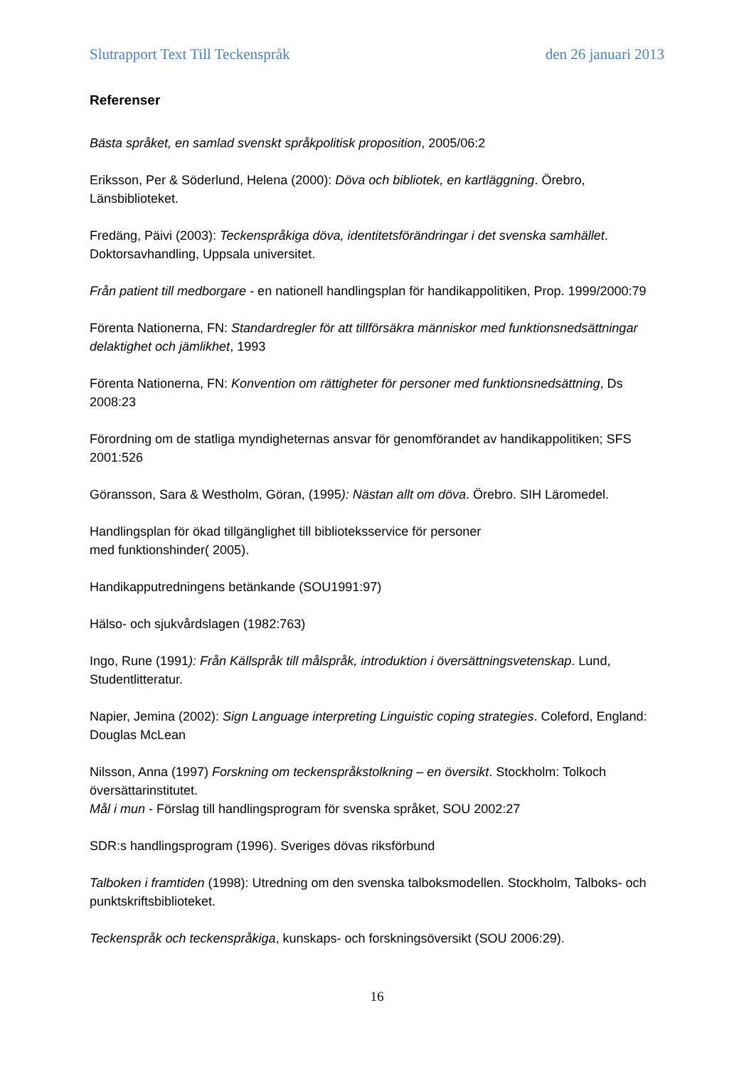Slutrapport Text Till Teckenspråk den 26 januari 2013
Referenser
Bästa språket, en samlad svenskt språkpolitisk proposition, 2005/06:2
Eriksson, Per & Söderlund, Helena (2000): Döva och bibliotek, en kartläggning. Örebro, Länsbiblioteket.
Fredäng, Päivi (2003): Teckenspråkiga döva, identitetsförändringar i det svenska samhället. Doktorsavhandling, Uppsala universitet.
Från patient till medborgare - en nationell handlingsplan för handikappolitiken, Prop. 1999/2000:79
Förenta Nationerna, FN: Standardregler för att tillförsäkra människor med funktionsnedsättningar delaktighet och jämlikhet, 1993
Förenta Nationerna, FN: Konvention om rättigheter för personer med funktionsnedsättning, Ds 2008:23
Förordning om de statliga myndigheternas ansvar för genomförandet av handikappolitiken; SFS 2001:526
Göransson, Sara & Westholm, Göran, (1995): Nästan allt om döva. Örebro. SIH Läromedel.
Handlingsplan för ökad tillgänglighet till biblioteksservice för personer
med funktionshinder( 2005).
Handikapputredningens betänkande (SOU1991:97)
Hälso- och sjukvårdslagen (1982:763)
Ingo, Rune (1991): Från Källspråk till målspråk, introduktion i översättningsvetenskap. Lund, Studentlitteratur.
Napier, Jemina (2002): Sign Language interpreting Linguistic coping strategies. Coleford, England: Douglas McLean
Nilsson, Anna (1997) Forskning om teckenspråkstolkning – en översikt. Stockholm: Tolkoch översättarinstitutet.
Mål i mun - Förslag till handlingsprogram för svenska språket, SOU 2002:27
SDR:s handlingsprogram (1996). Sveriges dövas riksförbund
Talboken i framtiden (1998): Utredning om den svenska talboksmodellen. Stockholm, Talboks- och punktskriftsbiblioteket.
Teckenspråk och teckenspråkiga, kunskaps- och forskningsöversikt (SOU 2006:29).
16